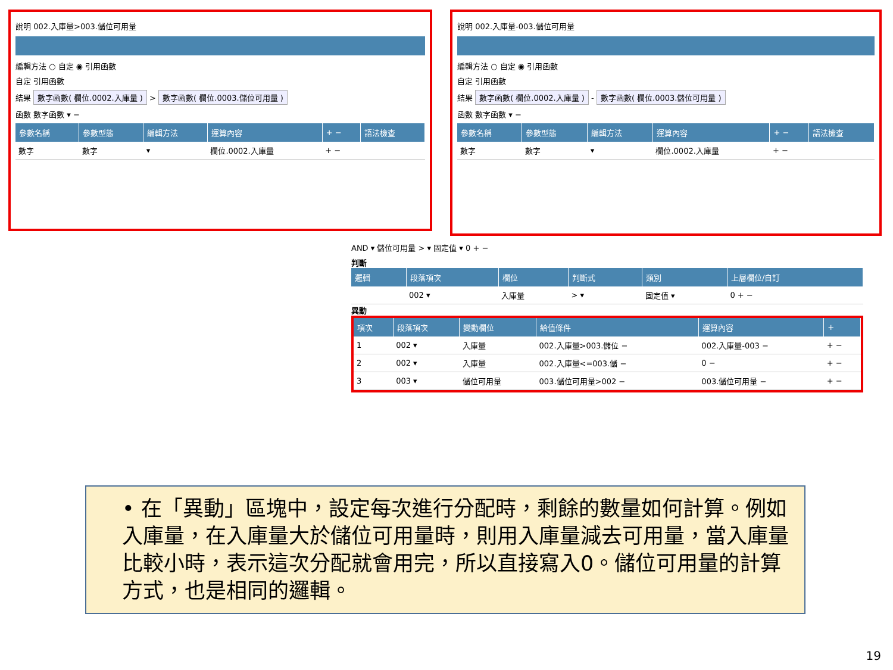說明 002.入庫量>003.儲位可用量
編輯方法 ○ 自定 ◉ 引用函數
自定 引用函數
結果 數字函數( 欄位.0002.入庫量 ) > 數字函數( 欄位.0003.儲位可用量 )
函數 數字函數 ▾ −
| 參數名稱 | 參數型態 | 編輯方法 | 運算內容 | + − | 語法檢查 |
| --- | --- | --- | --- | --- | --- |
| 數字 | 數字 | ▾ | 欄位.0002.入庫量 | + − | |
說明 002.入庫量-003.儲位可用量
編輯方法 ○ 自定 ◉ 引用函數
自定 引用函數
結果 數字函數( 欄位.0002.入庫量 ) - 數字函數( 欄位.0003.儲位可用量 )
函數 數字函數 ▾ −
| 參數名稱 | 參數型態 | 編輯方法 | 運算內容 | + − | 語法檢查 |
| --- | --- | --- | --- | --- | --- |
| 數字 | 數字 | ▾ | 欄位.0002.入庫量 | + − | |
AND ▾ 儲位可用量 > ▾ 固定值 ▾ 0 + −
判斷
| 邏輯 | 段落項次 | 欄位 | 判斷式 | 類別 | 上層欄位/自訂 |
| --- | --- | --- | --- | --- | --- |
| | 002 ▾ | 入庫量 | > ▾ | 固定值 ▾ | 0 + − |
異動
| 項次 | 段落項次 | 變動欄位 | 給值條件 | 運算內容 | + |
| --- | --- | --- | --- | --- | --- |
| 1 | 002 ▾ | 入庫量 | 002.入庫量>003.儲位 − | 002.入庫量-003 − | + − |
| 2 | 002 ▾ | 入庫量 | 002.入庫量<=003.儲 − | 0 − | + − |
| 3 | 003 ▾ | 儲位可用量 | 003.儲位可用量>002 − | 003.儲位可用量 − | + − |
• 在「異動」區塊中，設定每次進行分配時，剩餘的數量如何計算。例如入庫量，在入庫量大於儲位可用量時，則用入庫量減去可用量，當入庫量比較小時，表示這次分配就會用完，所以直接寫入0。儲位可用量的計算方式，也是相同的邏輯。
19